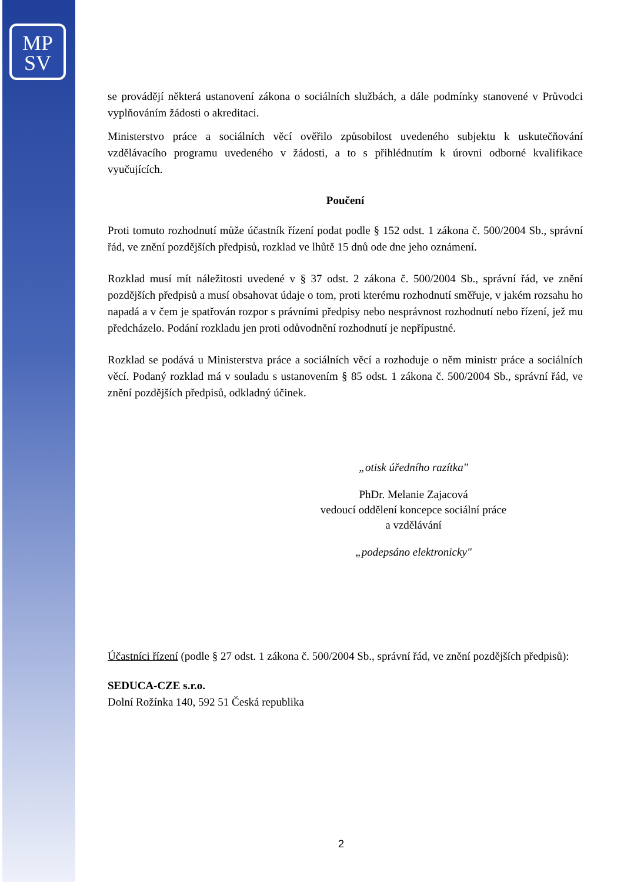MP
SV
se provádějí některá ustanovení zákona o sociálních službách, a dále podmínky stanovené v Průvodci vyplňováním žádosti o akreditaci.
Ministerstvo práce a sociálních věcí ověřilo způsobilost uvedeného subjektu k uskutečňování vzdělávacího programu uvedeného v žádosti, a to s přihlédnutím k úrovni odborné kvalifikace vyučujících.
Poučení
Proti tomuto rozhodnutí může účastník řízení podat podle § 152 odst. 1 zákona č. 500/2004 Sb., správní řád, ve znění pozdějších předpisů, rozklad ve lhůtě 15 dnů ode dne jeho oznámení.
Rozklad musí mít náležitosti uvedené v § 37 odst. 2 zákona č. 500/2004 Sb., správní řád, ve znění pozdějších předpisů a musí obsahovat údaje o tom, proti kterému rozhodnutí směřuje, v jakém rozsahu ho napadá a v čem je spatřován rozpor s právními předpisy nebo nesprávnost rozhodnutí nebo řízení, jež mu předcházelo. Podání rozkladu jen proti odůvodnění rozhodnutí je nepřípustné.
Rozklad se podává u Ministerstva práce a sociálních věcí a rozhoduje o něm ministr práce a sociálních věcí. Podaný rozklad má v souladu s ustanovením § 85 odst. 1 zákona č. 500/2004 Sb., správní řád, ve znění pozdějších předpisů, odkladný účinek.
„otisk úředního razítka"
PhDr. Melanie Zajacová
vedoucí oddělení koncepce sociální práce
a vzdělávání
„podepsáno elektronicky"
Účastníci řízení (podle § 27 odst. 1 zákona č. 500/2004 Sb., správní řád, ve znění pozdějších předpisů):
SEDUCA-CZE s.r.o.
Dolní Rožínka 140, 592 51 Česká republika
2